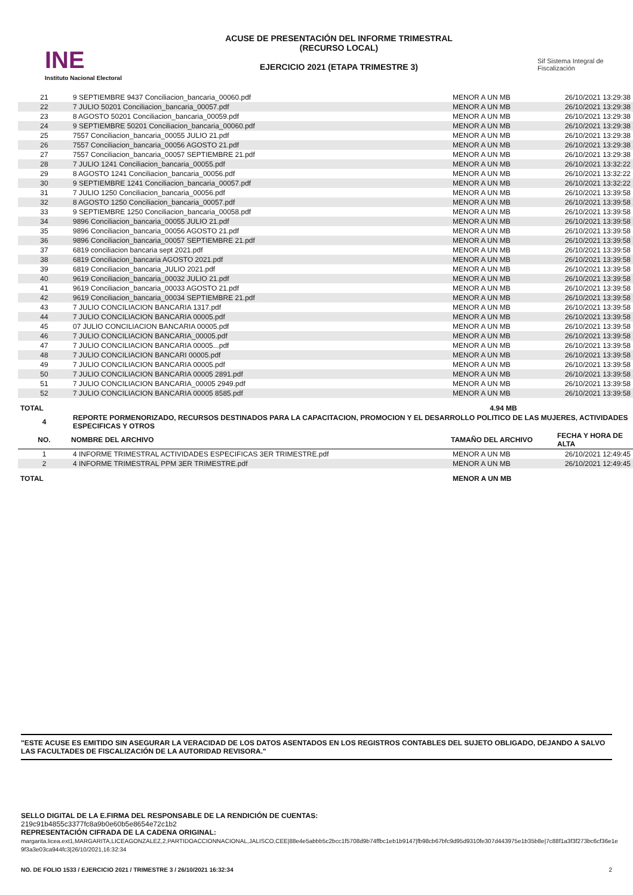INE
Instituto Nacional Electoral
ACUSE DE PRESENTACIÓN DEL INFORME TRIMESTRAL
(RECURSO LOCAL)
EJERCICIO 2021 (ETAPA TRIMESTRE 3)
Sif Sistema Integral de Fiscalización
| 21 | 9 SEPTIEMBRE 9437 Conciliacion_bancaria_00060.pdf | MENOR A UN MB | 26/10/2021 13:29:38 |
| 22 | 7 JULIO 50201 Conciliacion_bancaria_00057.pdf | MENOR A UN MB | 26/10/2021 13:29:38 |
| 23 | 8 AGOSTO 50201 Conciliacion_bancaria_00059.pdf | MENOR A UN MB | 26/10/2021 13:29:38 |
| 24 | 9 SEPTIEMBRE 50201 Conciliacion_bancaria_00060.pdf | MENOR A UN MB | 26/10/2021 13:29:38 |
| 25 | 7557 Conciliacion_bancaria_00055 JULIO 21.pdf | MENOR A UN MB | 26/10/2021 13:29:38 |
| 26 | 7557 Conciliacion_bancaria_00056 AGOSTO 21.pdf | MENOR A UN MB | 26/10/2021 13:29:38 |
| 27 | 7557 Conciliacion_bancaria_00057 SEPTIEMBRE 21.pdf | MENOR A UN MB | 26/10/2021 13:29:38 |
| 28 | 7 JULIO 1241 Conciliacion_bancaria_00055.pdf | MENOR A UN MB | 26/10/2021 13:32:22 |
| 29 | 8 AGOSTO 1241 Conciliacion_bancaria_00056.pdf | MENOR A UN MB | 26/10/2021 13:32:22 |
| 30 | 9 SEPTIEMBRE 1241 Conciliacion_bancaria_00057.pdf | MENOR A UN MB | 26/10/2021 13:32:22 |
| 31 | 7 JULIO 1250 Conciliacion_bancaria_00056.pdf | MENOR A UN MB | 26/10/2021 13:39:58 |
| 32 | 8 AGOSTO 1250 Conciliacion_bancaria_00057.pdf | MENOR A UN MB | 26/10/2021 13:39:58 |
| 33 | 9 SEPTIEMBRE 1250 Conciliacion_bancaria_00058.pdf | MENOR A UN MB | 26/10/2021 13:39:58 |
| 34 | 9896 Conciliacion_bancaria_00055 JULIO 21.pdf | MENOR A UN MB | 26/10/2021 13:39:58 |
| 35 | 9896 Conciliacion_bancaria_00056 AGOSTO 21.pdf | MENOR A UN MB | 26/10/2021 13:39:58 |
| 36 | 9896 Conciliacion_bancaria_00057 SEPTIEMBRE 21.pdf | MENOR A UN MB | 26/10/2021 13:39:58 |
| 37 | 6819 conciliacion bancaria sept 2021.pdf | MENOR A UN MB | 26/10/2021 13:39:58 |
| 38 | 6819 Conciliacion_bancaria AGOSTO 2021.pdf | MENOR A UN MB | 26/10/2021 13:39:58 |
| 39 | 6819 Conciliacion_bancaria_JULIO 2021.pdf | MENOR A UN MB | 26/10/2021 13:39:58 |
| 40 | 9619 Conciliacion_bancaria_00032 JULIO 21.pdf | MENOR A UN MB | 26/10/2021 13:39:58 |
| 41 | 9619 Conciliacion_bancaria_00033 AGOSTO 21.pdf | MENOR A UN MB | 26/10/2021 13:39:58 |
| 42 | 9619 Conciliacion_bancaria_00034 SEPTIEMBRE 21.pdf | MENOR A UN MB | 26/10/2021 13:39:58 |
| 43 | 7 JULIO CONCILIACION BANCARIA 1317.pdf | MENOR A UN MB | 26/10/2021 13:39:58 |
| 44 | 7 JULIO CONCILIACION BANCARIA 00005.pdf | MENOR A UN MB | 26/10/2021 13:39:58 |
| 45 | 07 JULIO CONCILIACION BANCARIA 00005.pdf | MENOR A UN MB | 26/10/2021 13:39:58 |
| 46 | 7 JULIO CONCILIACION BANCARIA_00005.pdf | MENOR A UN MB | 26/10/2021 13:39:58 |
| 47 | 7 JULIO CONCILIACION BANCARIA 00005...pdf | MENOR A UN MB | 26/10/2021 13:39:58 |
| 48 | 7 JULIO CONCILIACION BANCARI 00005.pdf | MENOR A UN MB | 26/10/2021 13:39:58 |
| 49 | 7 JULIO CONCILIACION BANCARIA 00005.pdf | MENOR A UN MB | 26/10/2021 13:39:58 |
| 50 | 7 JULIO CONCILIACION BANCARIA 00005 2891.pdf | MENOR A UN MB | 26/10/2021 13:39:58 |
| 51 | 7 JULIO CONCILIACION BANCARIA_00005 2949.pdf | MENOR A UN MB | 26/10/2021 13:39:58 |
| 52 | 7 JULIO CONCILIACION BANCARIA 00005 8585.pdf | MENOR A UN MB | 26/10/2021 13:39:58 |
| TOTAL | | 4.94 MB | |
| 4 | REPORTE PORMENORIZADO, RECURSOS DESTINADOS PARA LA CAPACITACION, PROMOCION Y EL DESARROLLO POLITICO DE LAS MUJERES, ACTIVIDADES ESPECIFICAS Y OTROS | | |
| NO. | NOMBRE DEL ARCHIVO | TAMAÑO DEL ARCHIVO | FECHA Y HORA DE ALTA |
| 1 | 4 INFORME TRIMESTRAL ACTIVIDADES ESPECIFICAS 3ER TRIMESTRE.pdf | MENOR A UN MB | 26/10/2021 12:49:45 |
| 2 | 4 INFORME TRIMESTRAL PPM 3ER TRIMESTRE.pdf | MENOR A UN MB | 26/10/2021 12:49:45 |
| TOTAL | | MENOR A UN MB | |
"ESTE ACUSE ES EMITIDO SIN ASEGURAR LA VERACIDAD DE LOS DATOS ASENTADOS EN LOS REGISTROS CONTABLES DEL SUJETO OBLIGADO, DEJANDO A SALVO LAS FACULTADES DE FISCALIZACIÓN DE LA AUTORIDAD REVISORA."
SELLO DIGITAL DE LA E.FIRMA DEL RESPONSABLE DE LA RENDICIÓN DE CUENTAS:
219c91b4855c3377fc8a9b0e60b5e8654e72c1b2
REPRESENTACIÓN CIFRADA DE LA CADENA ORIGINAL:
margarita.licea.ext1,MARGARITA,LICEAGONZALEZ,2,PARTIDOACCIONNACIONAL,JALISCO,CEE|88e4e5abbb5c2bcc1f5708d9b74ffbc1eb1b9147|fb98cb67bfc9d95d9310fe307d443975e1b35b8e|7c88f1a3f3f273bc6cf36e1e9f3a3e03ca944fc3|26/10/2021,16:32:34
NO. DE FOLIO 1533 / EJERCICIO 2021 / TRIMESTRE 3 / 26/10/2021 16:32:34 2